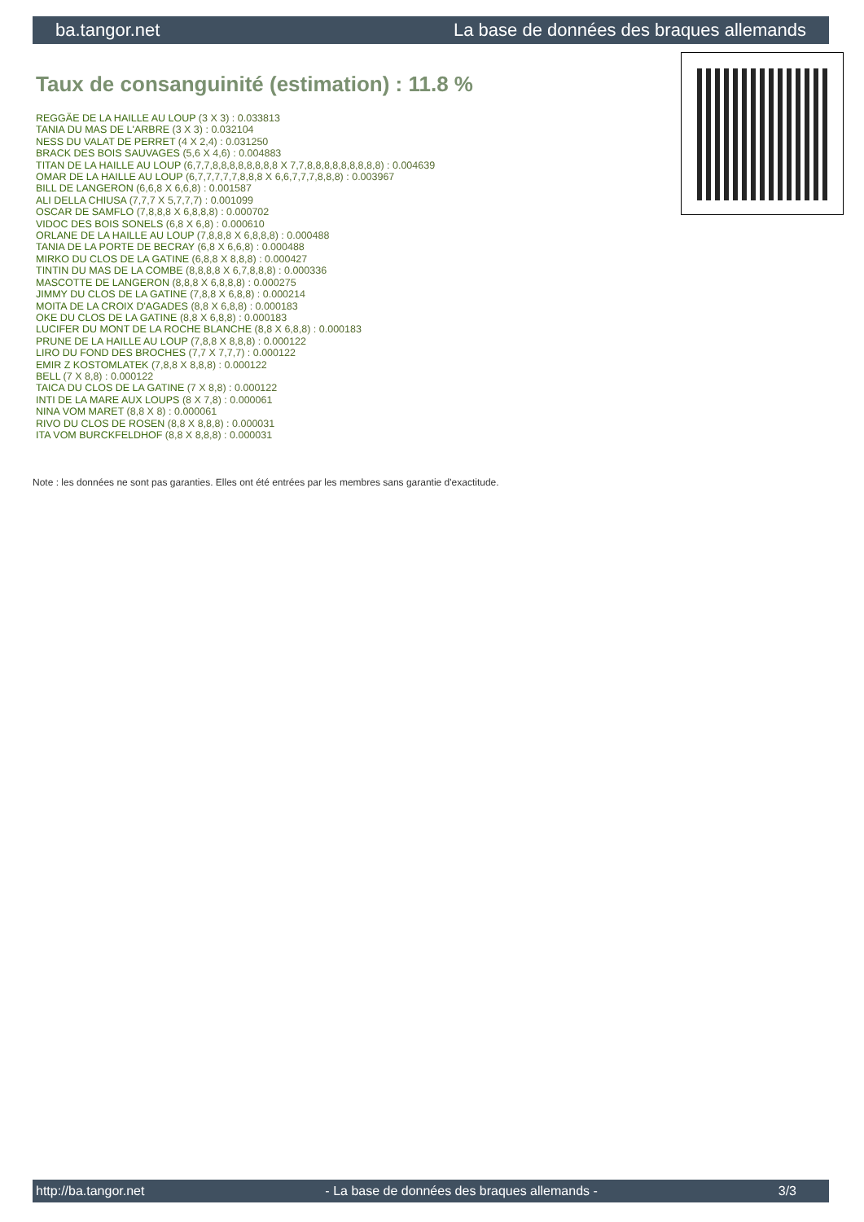ba.tangor.net La base de données des braques allemands
Taux de consanguinité (estimation) : 11.8 %
REGGÄE DE LA HAILLE AU LOUP (3 X 3) : 0.033813
TANIA DU MAS DE L'ARBRE (3 X 3) : 0.032104
NESS DU VALAT DE PERRET (4 X 2,4) : 0.031250
BRACK DES BOIS SAUVAGES (5,6 X 4,6) : 0.004883
TITAN DE LA HAILLE AU LOUP (6,7,7,8,8,8,8,8,8,8,8 X 7,7,8,8,8,8,8,8,8,8,8) : 0.004639
OMAR DE LA HAILLE AU LOUP (6,7,7,7,7,7,8,8,8 X 6,6,7,7,7,8,8,8) : 0.003967
BILL DE LANGERON (6,6,8 X 6,6,8) : 0.001587
ALI DELLA CHIUSA (7,7,7 X 5,7,7,7) : 0.001099
OSCAR DE SAMFLO (7,8,8,8 X 6,8,8,8) : 0.000702
VIDOC DES BOIS SONELS (6,8 X 6,8) : 0.000610
ORLANE DE LA HAILLE AU LOUP (7,8,8,8 X 6,8,8,8) : 0.000488
TANIA DE LA PORTE DE BECRAY (6,8 X 6,6,8) : 0.000488
MIRKO DU CLOS DE LA GATINE (6,8,8 X 8,8,8) : 0.000427
TINTIN DU MAS DE LA COMBE (8,8,8,8 X 6,7,8,8,8) : 0.000336
MASCOTTE DE LANGERON (8,8,8 X 6,8,8,8) : 0.000275
JIMMY DU CLOS DE LA GATINE (7,8,8 X 6,8,8) : 0.000214
MOITA DE LA CROIX D'AGADES (8,8 X 6,8,8) : 0.000183
OKE DU CLOS DE LA GATINE (8,8 X 6,8,8) : 0.000183
LUCIFER DU MONT DE LA ROCHE BLANCHE (8,8 X 6,8,8) : 0.000183
PRUNE DE LA HAILLE AU LOUP (7,8,8 X 8,8,8) : 0.000122
LIRO DU FOND DES BROCHES (7,7 X 7,7,7) : 0.000122
EMIR Z KOSTOMLATEK (7,8,8 X 8,8,8) : 0.000122
BELL (7 X 8,8) : 0.000122
TAICA DU CLOS DE LA GATINE (7 X 8,8) : 0.000122
INTI DE LA MARE AUX LOUPS (8 X 7,8) : 0.000061
NINA VOM MARET (8,8 X 8) : 0.000061
RIVO DU CLOS DE ROSEN (8,8 X 8,8,8) : 0.000031
ITA VOM BURCKFELDHOF (8,8 X 8,8,8) : 0.000031
Note : les données ne sont pas garanties. Elles ont été entrées par les membres sans garantie d'exactitude.
http://ba.tangor.net - La base de données des braques allemands - 3/3